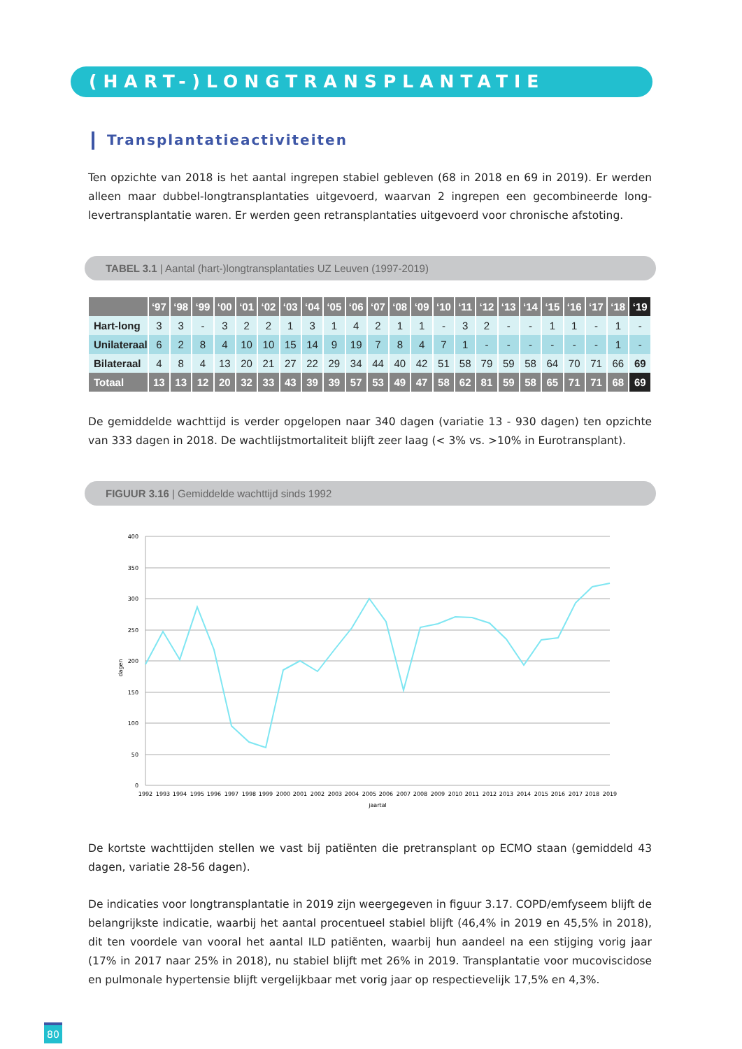(HART-)LONGTRANSPLANTATIE
Transplantatieactiviteiten
Ten opzichte van 2018 is het aantal ingrepen stabiel gebleven (68 in 2018 en 69 in 2019). Er werden alleen maar dubbel-longtransplantaties uitgevoerd, waarvan 2 ingrepen een gecombineerde long-levertransplantatie waren. Er werden geen retransplantaties uitgevoerd voor chronische afstoting.
TABEL 3.1 | Aantal (hart-)longtransplantaties UZ Leuven (1997-2019)
| | ‘97 | ‘98 | ‘99 | ‘00 | ‘01 | ‘02 | ‘03 | ‘04 | ‘05 | ‘06 | ‘07 | ‘08 | ‘09 | ‘10 | ‘11 | ‘12 | ‘13 | ‘14 | ‘15 | ‘16 | ‘17 | ‘18 | ‘19 |
| --- | --- | --- | --- | --- | --- | --- | --- | --- | --- | --- | --- | --- | --- | --- | --- | --- | --- | --- | --- | --- | --- | --- | --- |
| Hart-long | 3 | 3 | - | 3 | 2 | 2 | 1 | 3 | 1 | 4 | 2 | 1 | 1 | - | 3 | 2 | - | - | 1 | 1 | - | 1 | - |
| Unilateraal | 6 | 2 | 8 | 4 | 10 | 10 | 15 | 14 | 9 | 19 | 7 | 8 | 4 | 7 | 1 | - | - | - | - | - | - | 1 | - |
| Bilateraal | 4 | 8 | 4 | 13 | 20 | 21 | 27 | 22 | 29 | 34 | 44 | 40 | 42 | 51 | 58 | 79 | 59 | 58 | 64 | 70 | 71 | 66 | 69 |
| Totaal | 13 | 13 | 12 | 20 | 32 | 33 | 43 | 39 | 39 | 57 | 53 | 49 | 47 | 58 | 62 | 81 | 59 | 58 | 65 | 71 | 71 | 68 | 69 |
De gemiddelde wachttijd is verder opgelopen naar 340 dagen (variatie 13 - 930 dagen) ten opzichte van 333 dagen in 2018. De wachtlijstmortaliteit blijft zeer laag (< 3% vs. >10% in Eurotransplant).
FIGUUR 3.16 | Gemiddelde wachttijd sinds 1992
400
350
300
250
200
150
100
50
0
dagen
1992
1993
1994
1995
1996
1997
1998
1999
2000
2001
2002
2003
2004
2005
2006
2007
2008
2009
2010
2011
2012
2013
2014
2015
2016
2017
2018
2019
jaartal
De kortste wachttijden stellen we vast bij patiënten die pretransplant op ECMO staan (gemiddeld 43 dagen, variatie 28-56 dagen).
De indicaties voor longtransplantatie in 2019 zijn weergegeven in figuur 3.17. COPD/emfyseem blijft de belangrijkste indicatie, waarbij het aantal procentueel stabiel blijft (46,4% in 2019 en 45,5% in 2018), dit ten voordele van vooral het aantal ILD patiënten, waarbij hun aandeel na een stijging vorig jaar (17% in 2017 naar 25% in 2018), nu stabiel blijft met 26% in 2019. Transplantatie voor mucoviscidose en pulmonale hypertensie blijft vergelijkbaar met vorig jaar op respectievelijk 17,5% en 4,3%.
80